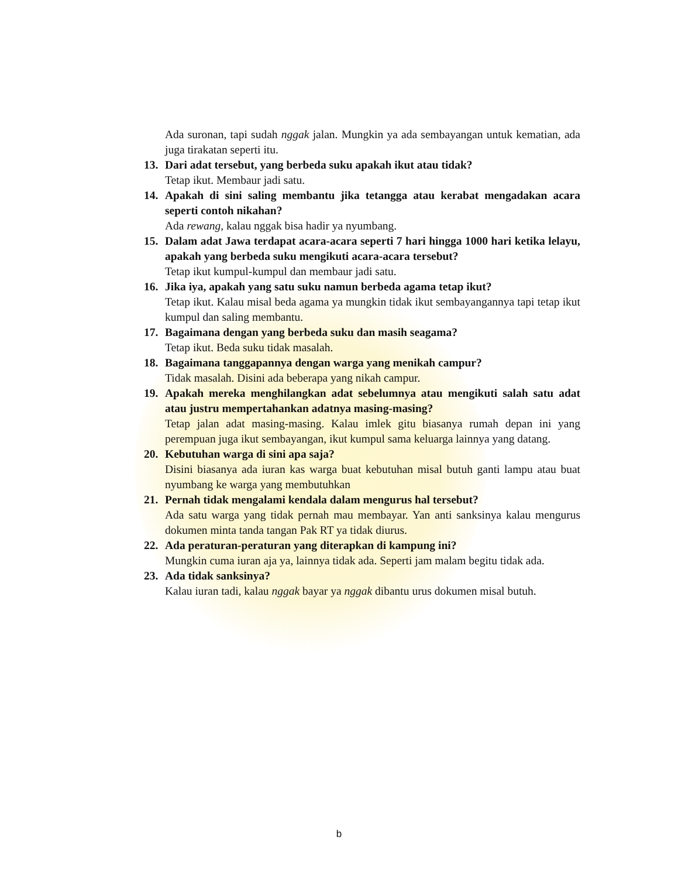Ada suronan, tapi sudah nggak jalan. Mungkin ya ada sembayangan untuk kematian, ada juga tirakatan seperti itu.
13. Dari adat tersebut, yang berbeda suku apakah ikut atau tidak?
Tetap ikut. Membaur jadi satu.
14. Apakah di sini saling membantu jika tetangga atau kerabat mengadakan acara seperti contoh nikahan?
Ada rewang, kalau nggak bisa hadir ya nyumbang.
15. Dalam adat Jawa terdapat acara-acara seperti 7 hari hingga 1000 hari ketika lelayu, apakah yang berbeda suku mengikuti acara-acara tersebut?
Tetap ikut kumpul-kumpul dan membaur jadi satu.
16. Jika iya, apakah yang satu suku namun berbeda agama tetap ikut?
Tetap ikut. Kalau misal beda agama ya mungkin tidak ikut sembayangannya tapi tetap ikut kumpul dan saling membantu.
17. Bagaimana dengan yang berbeda suku dan masih seagama?
Tetap ikut. Beda suku tidak masalah.
18. Bagaimana tanggapannya dengan warga yang menikah campur?
Tidak masalah. Disini ada beberapa yang nikah campur.
19. Apakah mereka menghilangkan adat sebelumnya atau mengikuti salah satu adat atau justru mempertahankan adatnya masing-masing?
Tetap jalan adat masing-masing. Kalau imlek gitu biasanya rumah depan ini yang perempuan juga ikut sembayangan, ikut kumpul sama keluarga lainnya yang datang.
20. Kebutuhan warga di sini apa saja?
Disini biasanya ada iuran kas warga buat kebutuhan misal butuh ganti lampu atau buat nyumbang ke warga yang membutuhkan
21. Pernah tidak mengalami kendala dalam mengurus hal tersebut?
Ada satu warga yang tidak pernah mau membayar. Yan anti sanksinya kalau mengurus dokumen minta tanda tangan Pak RT ya tidak diurus.
22. Ada peraturan-peraturan yang diterapkan di kampung ini?
Mungkin cuma iuran aja ya, lainnya tidak ada. Seperti jam malam begitu tidak ada.
23. Ada tidak sanksinya?
Kalau iuran tadi, kalau nggak bayar ya nggak dibantu urus dokumen misal butuh.
b